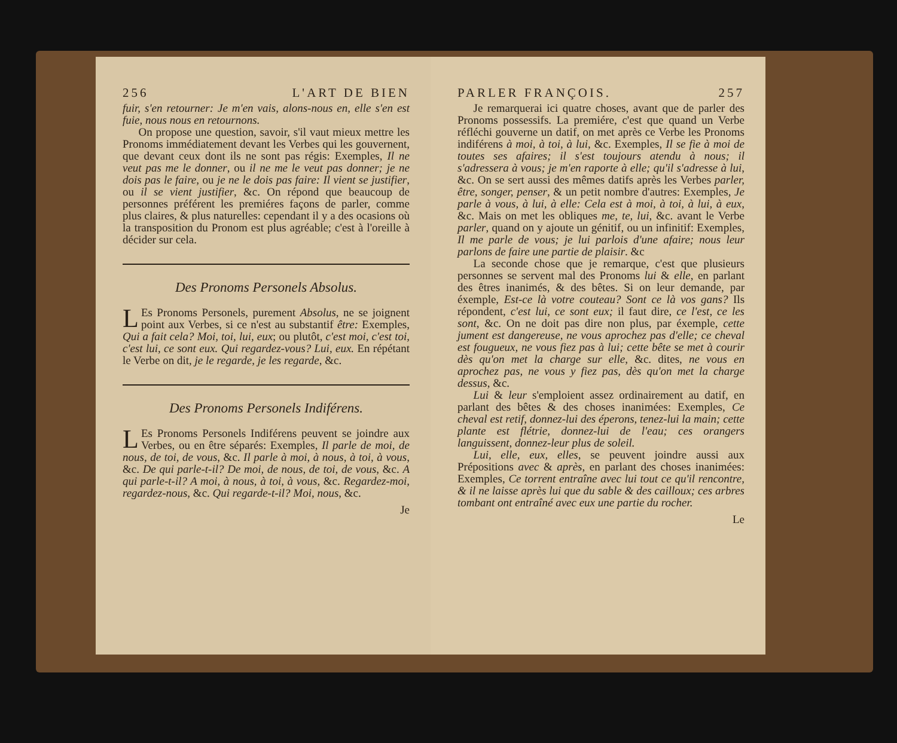256 L'ART DE BIEN
fuir, s'en retourner: Je m'en vais, alons-nous en, elle s'en est fuie, nous nous en retournons.
On propose une question, savoir, s'il vaut mieux mettre les Pronoms immédiatement devant les Verbes qui les gouvernent, que devant ceux dont ils ne sont pas régis: Exemples, Il ne veut pas me le donner, ou il ne me le veut pas donner; je ne dois pas le faire, ou je ne le dois pas faire: Il vient se justifier, ou il se vient justifier, &c. On répond que beaucoup de personnes préférent les premiéres façons de parler, comme plus claires, & plus naturelles: cependant il y a des ocasions où la transposition du Pronom est plus agréable; c'est à l'oreille à décider sur cela.
Des Pronoms Personels Absolus.
LEs Pronoms Personels, purement Absolus, ne se joignent point aux Verbes, si ce n'est au substantif être: Exemples, Qui a fait cela? Moi, toi, lui, eux; ou plutôt, c'est moi, c'est toi, c'est lui, ce sont eux. Qui regardez-vous? Lui, eux. En répétant le Verbe on dit, je le regarde, je les regarde, &c.
Des Pronoms Personels Indiférens.
LEs Pronoms Personels Indiférens peuvent se joindre aux Verbes, ou en être séparés: Exemples, Il parle de moi, de nous, de toi, de vous, &c. Il parle à moi, à nous, à toi, à vous, &c. De qui parle-t-il? De moi, de nous, de toi, de vous, &c. A qui parle-t-il? A moi, à nous, à toi, à vous, &c. Regardez-moi, regardez-nous, &c. Qui regarde-t-il? Moi, nous, &c.
Je
PARLER FRANÇOIS. 257
Je remarquerai ici quatre choses, avant que de parler des Pronoms possessifs. La premiére, c'est que quand un Verbe réfléchi gouverne un datif, on met après ce Verbe les Pronoms indiférens à moi, à toi, à lui, &c. Exemples, Il se fie à moi de toutes ses afaires; il s'est toujours atendu à nous; il s'adressera à vous; je m'en raporte à elle; qu'il s'adresse à lui, &c. On se sert aussi des mêmes datifs après les Verbes parler, être, songer, penser, & un petit nombre d'autres: Exemples, Je parle à vous, à lui, à elle: Cela est à moi, à toi, à lui, à eux, &c. Mais on met les obliques me, te, lui, &c. avant le Verbe parler, quand on y ajoute un génitif, ou un infinitif: Exemples, Il me parle de vous; je lui parlois d'une afaire; nous leur parlons de faire une partie de plaisir. &c
La seconde chose que je remarque, c'est que plusieurs personnes se servent mal des Pronoms lui & elle, en parlant des êtres inanimés, & des bêtes. Si on leur demande, par éxemple, Est-ce là votre couteau? Sont ce là vos gans? Ils répondent, c'est lui, ce sont eux; il faut dire, ce l'est, ce les sont, &c. On ne doit pas dire non plus, par éxemple, cette jument est dangereuse, ne vous aprochez pas d'elle; ce cheval est fougueux, ne vous fiez pas à lui; cette bête se met à courir dès qu'on met la charge sur elle, &c. dites, ne vous en aprochez pas, ne vous y fiez pas, dès qu'on met la charge dessus, &c.
Lui & leur s'emploient assez ordinairement au datif, en parlant des bêtes & des choses inanimées: Exemples, Ce cheval est retif, donnez-lui des éperons, tenez-lui la main; cette plante est flétrie, donnez-lui de l'eau; ces orangers languissent, donnez-leur plus de soleil.
Lui, elle, eux, elles, se peuvent joindre aussi aux Prépositions avec & après, en parlant des choses inanimées: Exemples, Ce torrent entraîne avec lui tout ce qu'il rencontre, & il ne laisse après lui que du sable & des cailloux; ces arbres tombant ont entraîné avec eux une partie du rocher.
Le